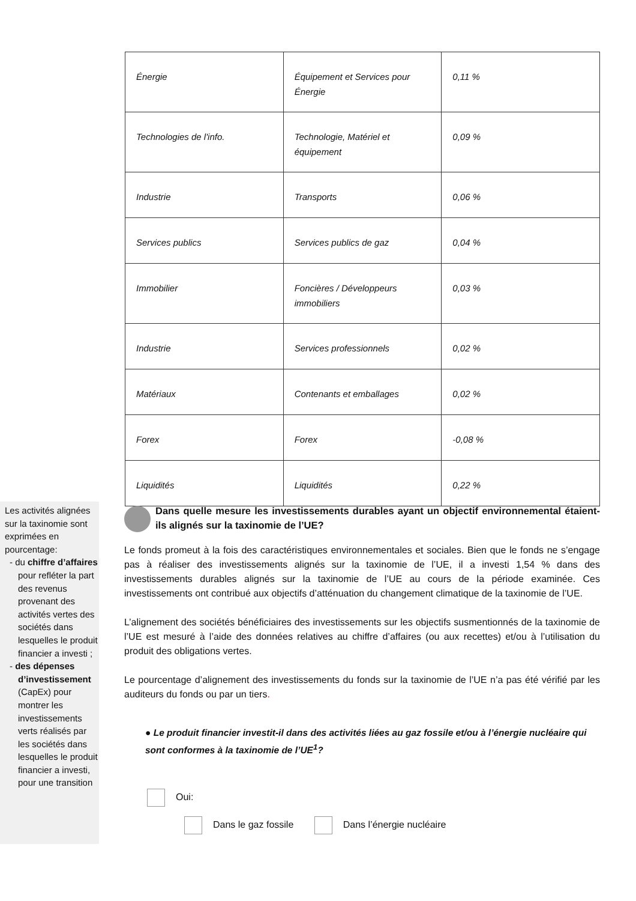| Énergie | Équipement et Services pour Énergie | 0,11 % |
| Technologies de l'info. | Technologie, Matériel et équipement | 0,09 % |
| Industrie | Transports | 0,06 % |
| Services publics | Services publics de gaz | 0,04 % |
| Immobilier | Foncières / Développeurs immobiliers | 0,03 % |
| Industrie | Services professionnels | 0,02 % |
| Matériaux | Contenants et emballages | 0,02 % |
| Forex | Forex | -0,08 % |
| Liquidités | Liquidités | 0,22 % |
Les activités alignées sur la taxinomie sont exprimées en pourcentage:
- du chiffre d’affaires pour refléter la part des revenus provenant des activités vertes des sociétés dans lesquelles le produit financier a investi ;
- des dépenses d’investissement (CapEx) pour montrer les investissements verts réalisés par les sociétés dans lesquelles le produit financier a investi, pour une transition
Dans quelle mesure les investissements durables ayant un objectif environnemental étaient-ils alignés sur la taxinomie de l’UE?
Le fonds promeut à la fois des caractéristiques environnementales et sociales. Bien que le fonds ne s’engage pas à réaliser des investissements alignés sur la taxinomie de l’UE, il a investi 1,54 % dans des investissements durables alignés sur la taxinomie de l’UE au cours de la période examinée. Ces investissements ont contribué aux objectifs d’atténuation du changement climatique de la taxinomie de l’UE.
L’alignement des sociétés bénéficiaires des investissements sur les objectifs susmentionnés de la taxinomie de l’UE est mesuré à l’aide des données relatives au chiffre d’affaires (ou aux recettes) et/ou à l’utilisation du produit des obligations vertes.
Le pourcentage d’alignement des investissements du fonds sur la taxinomie de l’UE n’a pas été vérifié par les auditeurs du fonds ou par un tiers.
● Le produit financier investit-il dans des activités liées au gaz fossile et/ou à l’énergie nucléaire qui sont conformes à la taxinomie de l’UE<sup>1</sup>?
Oui:
Dans le gaz fossile Dans l’énergie nucléaire